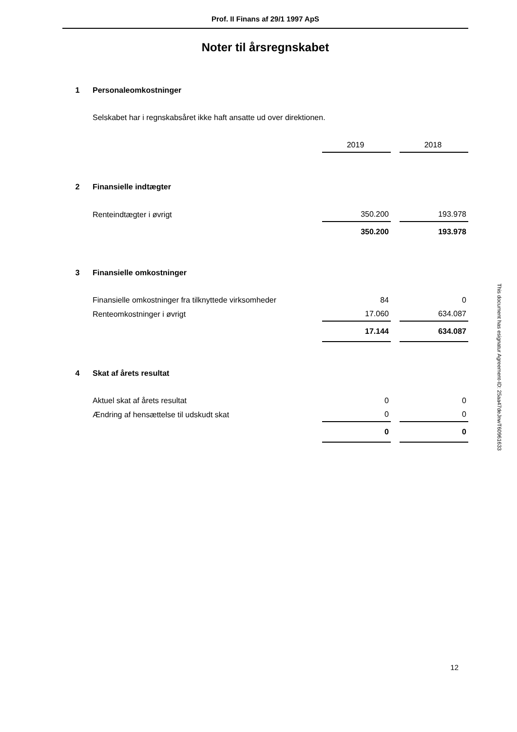Prof. II Finans af 29/1 1997 ApS
Noter til årsregnskabet
| 1 | Personaleomkostninger | | | |
| | Selskabet har i regnskabsåret ikke haft ansatte ud over direktionen. | | | |
| | | 2019 | | 2018 |
| 2 | Finansielle indtægter | | | |
| | Renteindtægter i øvrigt | 350.200 | | 193.978 |
| | | 350.200 | | 193.978 |
| 3 | Finansielle omkostninger | | | |
| | Finansielle omkostninger fra tilknyttede virksomheder | 84 | | 0 |
| | Renteomkostninger i øvrigt | 17.060 | | 634.087 |
| | | 17.144 | | 634.087 |
| 4 | Skat af årets resultat | | | |
| | Aktuel skat af årets resultat | 0 | | 0 |
| | Ændring af hensættelse til udskudt skat | 0 | | 0 |
| | | 0 | | 0 |
12
This document has esignatur Agreement-ID: 25aa47deJnwT60961633